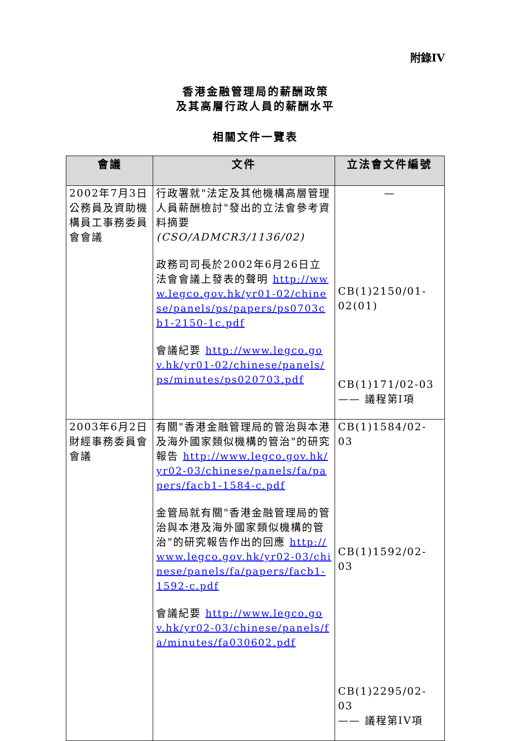附錄IV
香港金融管理局的薪酬政策
及其高層行政人員的薪酬水平
相關文件一覽表
| 會議 | 文件 | 立法會文件編號 |
| --- | --- | --- |
| 2002年7月3日公務員及資助機構員工事務委員會會議 | 行政署就"法定及其他機構高層管理人員薪酬檢討"發出的立法會參考資料摘要 (CSO/ADMCR3/1136/02) 政務司司長於2002年6月26日立法會會議上發表的聲明 http://www.legco.gov.hk/yr01-02/chinese/panels/ps/papers/ps0703cb1-2150-1c.pdf 會議紀要 http://www.legco.gov.hk/yr01-02/chinese/panels/ps/minutes/ps020703.pdf | — CB(1)2150/01-02(01) CB(1)171/02-03 —— 議程第I項 |
| 2003年6月2日財經事務委員會會議 | 有關"香港金融管理局的管治與本港及海外國家類似機構的管治"的研究報告 http://www.legco.gov.hk/yr02-03/chinese/panels/fa/papers/facb1-1584-c.pdf 金管局就有關"香港金融管理局的管治與本港及海外國家類似機構的管治"的研究報告作出的回應 http://www.legco.gov.hk/yr02-03/chinese/panels/fa/papers/facb1-1592-c.pdf 會議紀要 http://www.legco.gov.hk/yr02-03/chinese/panels/fa/minutes/fa030602.pdf | CB(1)1584/02-03 CB(1)1592/02-03 CB(1)2295/02-03 —— 議程第IV項 |